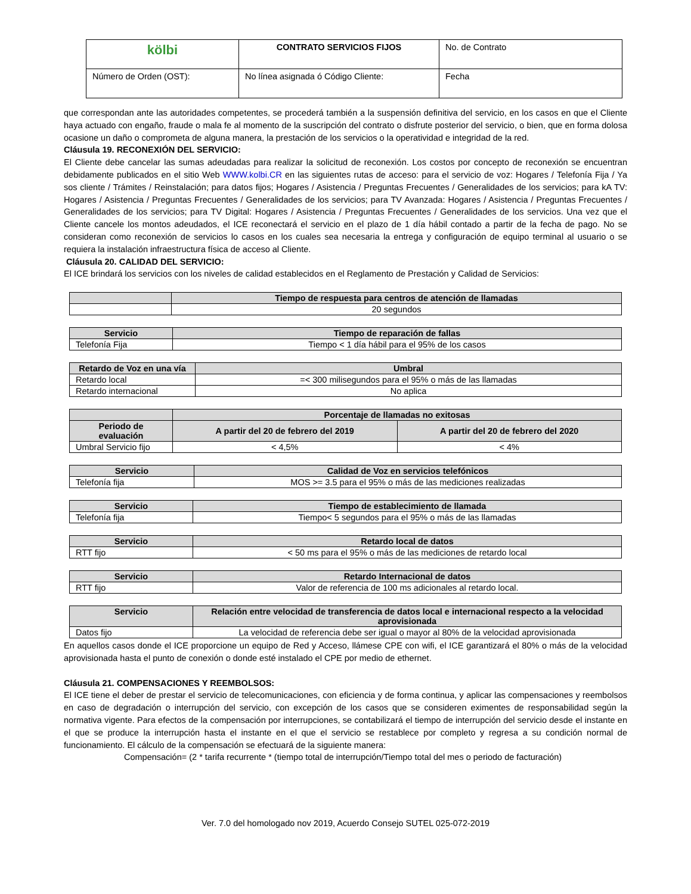| kölbi | CONTRATO SERVICIOS FIJOS | No. de Contrato |
| Número de Orden (OST): | No línea asignada ó Código Cliente: | Fecha |
que correspondan ante las autoridades competentes, se procederá también a la suspensión definitiva del servicio, en los casos en que el Cliente haya actuado con engaño, fraude o mala fe al momento de la suscripción del contrato o disfrute posterior del servicio, o bien, que en forma dolosa ocasione un daño o comprometa de alguna manera, la prestación de los servicios o la operatividad e integridad de la red.
Cláusula 19. RECONEXIÓN DEL SERVICIO:
El Cliente debe cancelar las sumas adeudadas para realizar la solicitud de reconexión. Los costos por concepto de reconexión se encuentran debidamente publicados en el sitio Web WWW.kolbi.CR en las siguientes rutas de acceso: para el servicio de voz: Hogares / Telefonía Fija / Ya sos cliente / Trámites / Reinstalación; para datos fijos; Hogares / Asistencia / Preguntas Frecuentes / Generalidades de los servicios; para kA TV: Hogares / Asistencia / Preguntas Frecuentes / Generalidades de los servicios; para TV Avanzada: Hogares / Asistencia / Preguntas Frecuentes / Generalidades de los servicios; para TV Digital: Hogares / Asistencia / Preguntas Frecuentes / Generalidades de los servicios. Una vez que el Cliente cancele los montos adeudados, el ICE reconectará el servicio en el plazo de 1 día hábil contado a partir de la fecha de pago. No se consideran como reconexión de servicios lo casos en los cuales sea necesaria la entrega y configuración de equipo terminal al usuario o se requiera la instalación infraestructura física de acceso al Cliente.
Cláusula 20. CALIDAD DEL SERVICIO:
El ICE brindará los servicios con los niveles de calidad establecidos en el Reglamento de Prestación y Calidad de Servicios:
| | Tiempo de respuesta para centros de atención de llamadas |
| --- | --- |
| | 20 segundos |
| Servicio | Tiempo de reparación de fallas |
| --- | --- |
| Telefonía Fija | Tiempo < 1 día hábil para el 95% de los casos |
| Retardo de Voz en una vía | Umbral |
| --- | --- |
| Retardo local | =< 300 milisegundos para el 95% o más de las llamadas |
| Retardo internacional | No aplica |
| | Porcentaje de llamadas no exitosas | |
| --- | --- | --- |
| Periodo de evaluación | A partir del 20 de febrero del 2019 | A partir del 20 de febrero del 2020 |
| Umbral Servicio fijo | < 4,5% | < 4% |
| Servicio | Calidad de Voz en servicios telefónicos |
| --- | --- |
| Telefonía fija | MOS >= 3.5 para el 95% o más de las mediciones realizadas |
| Servicio | Tiempo de establecimiento de llamada |
| --- | --- |
| Telefonía fija | Tiempo< 5 segundos para el 95% o más de las llamadas |
| Servicio | Retardo local de datos |
| --- | --- |
| RTT fijo | < 50 ms para el 95% o más de las mediciones de retardo local |
| Servicio | Retardo Internacional de datos |
| --- | --- |
| RTT fijo | Valor de referencia de 100 ms adicionales al retardo local. |
| Servicio | Relación entre velocidad de transferencia de datos local e internacional respecto a la velocidad aprovisionada |
| --- | --- |
| Datos fijo | La velocidad de referencia debe ser igual o mayor al 80% de la velocidad aprovisionada |
En aquellos casos donde el ICE proporcione un equipo de Red y Acceso, llámese CPE con wifi, el ICE garantizará el 80% o más de la velocidad aprovisionada hasta el punto de conexión o donde esté instalado el CPE por medio de ethernet.
Cláusula 21. COMPENSACIONES Y REEMBOLSOS:
El ICE tiene el deber de prestar el servicio de telecomunicaciones, con eficiencia y de forma continua, y aplicar las compensaciones y reembolsos en caso de degradación o interrupción del servicio, con excepción de los casos que se consideren eximentes de responsabilidad según la normativa vigente. Para efectos de la compensación por interrupciones, se contabilizará el tiempo de interrupción del servicio desde el instante en el que se produce la interrupción hasta el instante en el que el servicio se restablece por completo y regresa a su condición normal de funcionamiento. El cálculo de la compensación se efectuará de la siguiente manera:
Compensación= (2 * tarifa recurrente * (tiempo total de interrupción/Tiempo total del mes o periodo de facturación)
Ver. 7.0 del homologado nov 2019, Acuerdo Consejo SUTEL 025-072-2019